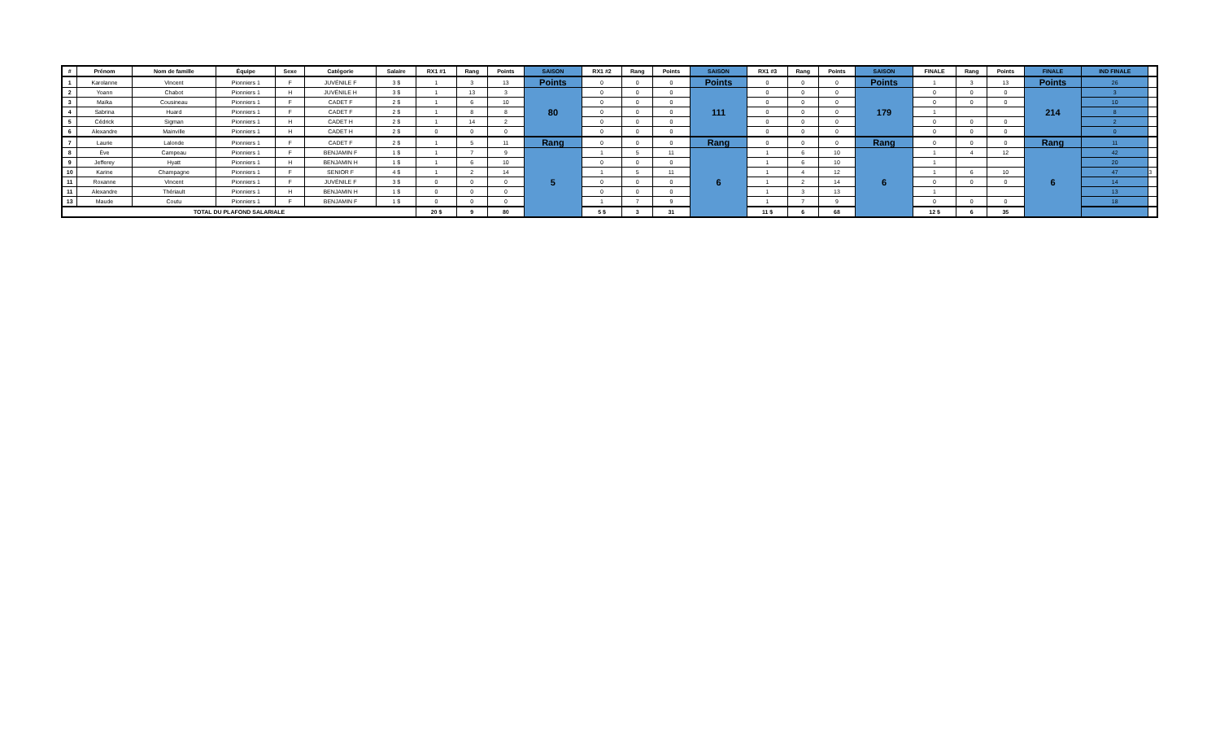| # | Prénom | Nom de famille | Équipe | Sexe | Catégorie | Salaire | RX1 #1 | Rang | Points | SAISON | RX1 #2 | Rang | Points | SAISON | RX1 #3 | Rang | Points | SAISON | FINALE | Rang | Points | FINALE | IND FINALE | |
| --- | --- | --- | --- | --- | --- | --- | --- | --- | --- | --- | --- | --- | --- | --- | --- | --- | --- | --- | --- | --- | --- | --- | --- | --- |
| 1 | Karolanne | Vincent | Pionniers 1 | F | JUVÉNILE F | 3 $ | 1 | 3 | 13 | Points | 0 | 0 | 0 | Points | 0 | 0 | 0 | Points | 1 | 3 | 13 | Points | 26 | |
| 2 | Yoann | Chabot | Pionniers 1 | H | JUVÉNILE H | 3 $ | 1 | 13 | 3 | 80 | 0 | 0 | 0 | 111 | 0 | 0 | 0 | 179 | 0 | 0 | 0 | 214 | 3 | |
| 3 | Maïka | Cousineau | Pionniers 1 | F | CADET F | 2 $ | 1 | 6 | 10 | | 0 | 0 | 0 | | 0 | 0 | 0 | | 0 | 0 | 0 | | 10 | |
| 4 | Sabrina | Huard | Pionniers 1 | F | CADET F | 2 $ | 1 | 8 | 8 | | 0 | 0 | 0 | | 0 | 0 | 0 | | 1 | | | | 8 | |
| 5 | Cédrick | Sigman | Pionniers 1 | H | CADET H | 2 $ | 1 | 14 | 2 | | 0 | 0 | 0 | | 0 | 0 | 0 | | 0 | 0 | 0 | | 2 | |
| 6 | Alexandre | Mainville | Pionniers 1 | H | CADET H | 2 $ | 0 | 0 | 0 | | 0 | 0 | 0 | | 0 | 0 | 0 | | 0 | 0 | 0 | | 0 | |
| 7 | Laurie | Lalonde | Pionniers 1 | F | CADET F | 2 $ | 1 | 5 | 11 | Rang | 0 | 0 | 0 | Rang | 0 | 0 | 0 | Rang | 0 | 0 | 0 | Rang | 11 | |
| 8 | Ève | Campeau | Pionniers 1 | F | BENJAMIN F | 1 $ | 1 | 7 | 9 | 5 | 1 | 5 | 11 | 6 | 1 | 6 | 10 | 6 | 1 | 4 | 12 | 6 | 42 | |
| 9 | Jefferey | Hyatt | Pionniers 1 | H | BENJAMIN H | 1 $ | 1 | 6 | 10 | | 0 | 0 | 0 | | 1 | 6 | 10 | | 1 | | | | 20 | |
| 10 | Karine | Champagne | Pionniers 1 | F | SENIOR F | 4 $ | 1 | 2 | 14 | | 1 | 5 | 11 | | 1 | 4 | 12 | | 1 | 6 | 10 | | 47 | 3 |
| 11 | Roxanne | Vincent | Pionniers 1 | F | JUVÉNILE F | 3 $ | 0 | 0 | 0 | | 0 | 0 | 0 | | 1 | 2 | 14 | | 0 | 0 | 0 | | 14 | |
| 11 | Alexandre | Thériault | Pionniers 1 | H | BENJAMIN H | 1 $ | 0 | 0 | 0 | | 0 | 0 | 0 | | 1 | 3 | 13 | | 1 | | | | 13 | |
| 13 | Maude | Coutu | Pionniers 1 | F | BENJAMIN F | 1 $ | 0 | 0 | 0 | | 1 | 7 | 9 | | 1 | 7 | 9 | | 0 | 0 | 0 | | 18 | |
| TOTAL DU PLAFOND SALARIALE | | | | | | | 20 $ | 9 | 80 | | 5 $ | 3 | 31 | | 11 $ | 6 | 68 | | 12 $ | 6 | 35 | | | |